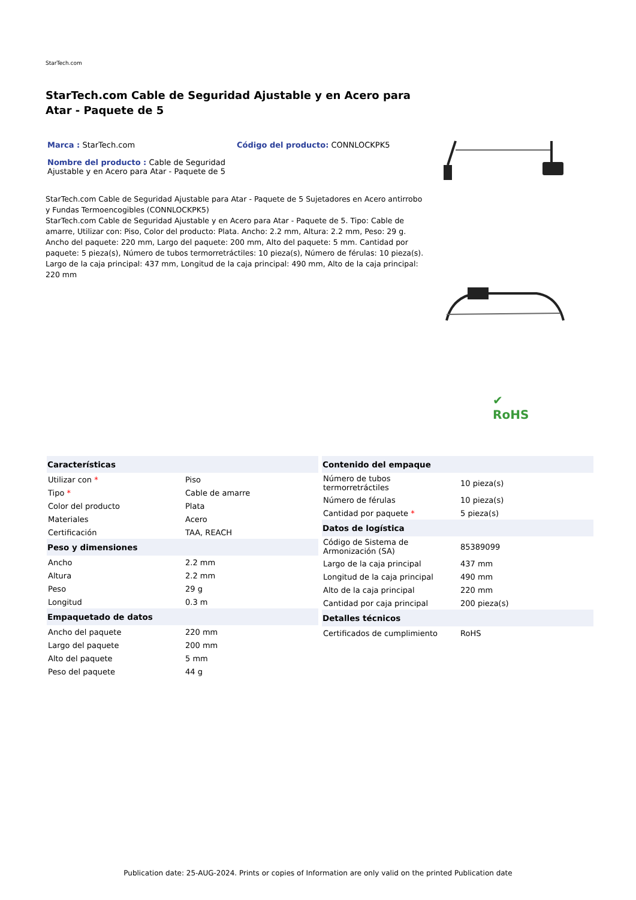StarTech.com
StarTech.com Cable de Seguridad Ajustable y en Acero para Atar - Paquete de 5
Marca : StarTech.com Código del producto: CONNLOCKPK5
Nombre del producto : Cable de Seguridad Ajustable y en Acero para Atar - Paquete de 5
StarTech.com Cable de Seguridad Ajustable para Atar - Paquete de 5 Sujetadores en Acero antirrobo y Fundas Termoencogibles (CONNLOCKPK5)
StarTech.com Cable de Seguridad Ajustable y en Acero para Atar - Paquete de 5. Tipo: Cable de amarre, Utilizar con: Piso, Color del producto: Plata. Ancho: 2.2 mm, Altura: 2.2 mm, Peso: 29 g. Ancho del paquete: 220 mm, Largo del paquete: 200 mm, Alto del paquete: 5 mm. Cantidad por paquete: 5 pieza(s), Número de tubos termorretráctiles: 10 pieza(s), Número de férulas: 10 pieza(s). Largo de la caja principal: 437 mm, Longitud de la caja principal: 490 mm, Alto de la caja principal: 220 mm
✔
RoHS
| Características | |
| --- | --- |
| Utilizar con * | Piso |
| Tipo * | Cable de amarre |
| Color del producto | Plata |
| Materiales | Acero |
| Certificación | TAA, REACH |
| Peso y dimensiones | |
| Ancho | 2.2 mm |
| Altura | 2.2 mm |
| Peso | 29 g |
| Longitud | 0.3 m |
| Empaquetado de datos | |
| Ancho del paquete | 220 mm |
| Largo del paquete | 200 mm |
| Alto del paquete | 5 mm |
| Peso del paquete | 44 g |
| Contenido del empaque | |
| --- | --- |
| Número de tubos termorretráctiles | 10 pieza(s) |
| Número de férulas | 10 pieza(s) |
| Cantidad por paquete * | 5 pieza(s) |
| Datos de logística | |
| Código de Sistema de Armonización (SA) | 85389099 |
| Largo de la caja principal | 437 mm |
| Longitud de la caja principal | 490 mm |
| Alto de la caja principal | 220 mm |
| Cantidad por caja principal | 200 pieza(s) |
| Detalles técnicos | |
| Certificados de cumplimiento | RoHS |
Publication date: 25-AUG-2024. Prints or copies of Information are only valid on the printed Publication date